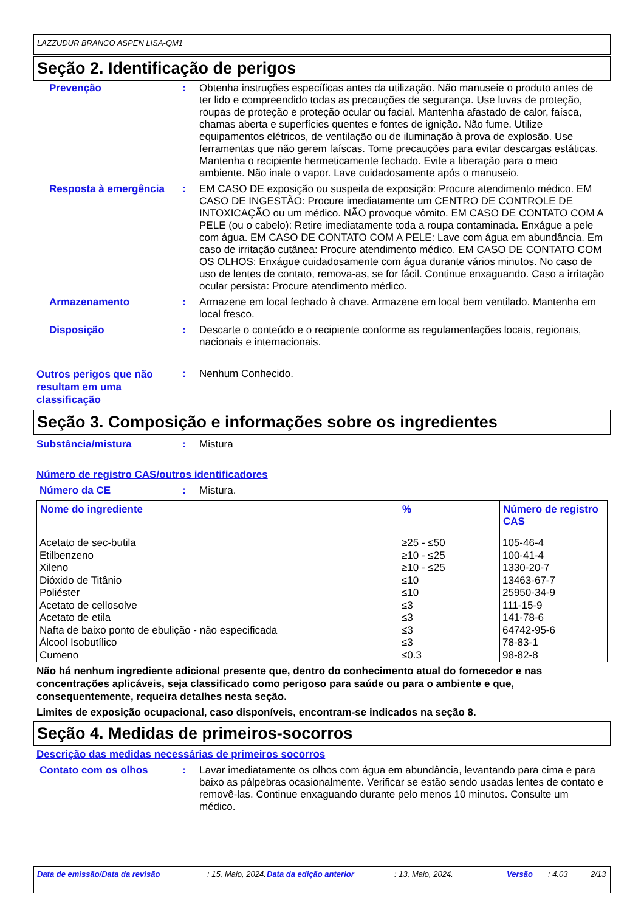LAZZUDUR BRANCO ASPEN LISA-QM1
Seção 2. Identificação de perigos
Prevenção : Obtenha instruções específicas antes da utilização. Não manuseie o produto antes de ter lido e compreendido todas as precauções de segurança. Use luvas de proteção, roupas de proteção e proteção ocular ou facial. Mantenha afastado de calor, faísca, chamas aberta e superfícies quentes e fontes de ignição. Não fume. Utilize equipamentos elétricos, de ventilação ou de iluminação à prova de explosão. Use ferramentas que não gerem faíscas. Tome precauções para evitar descargas estáticas. Mantenha o recipiente hermeticamente fechado. Evite a liberação para o meio ambiente. Não inale o vapor. Lave cuidadosamente após o manuseio.
Resposta à emergência : EM CASO DE exposição ou suspeita de exposição: Procure atendimento médico. EM CASO DE INGESTÃO: Procure imediatamente um CENTRO DE CONTROLE DE INTOXICAÇÃO ou um médico. NÃO provoque vômito. EM CASO DE CONTATO COM A PELE (ou o cabelo): Retire imediatamente toda a roupa contaminada. Enxágue a pele com água. EM CASO DE CONTATO COM A PELE: Lave com água em abundância. Em caso de irritação cutânea: Procure atendimento médico. EM CASO DE CONTATO COM OS OLHOS: Enxágue cuidadosamente com água durante vários minutos. No caso de uso de lentes de contato, remova-as, se for fácil. Continue enxaguando. Caso a irritação ocular persista: Procure atendimento médico.
Armazenamento : Armazene em local fechado à chave. Armazene em local bem ventilado. Mantenha em local fresco.
Disposição : Descarte o conteúdo e o recipiente conforme as regulamentações locais, regionais, nacionais e internacionais.
Outros perigos que não resultam em uma classificação
: Nenhum Conhecido.
Seção 3. Composição e informações sobre os ingredientes
Substância/mistura : Mistura
Número de registro CAS/outros identificadores
Número da CE : Mistura.
| Nome do ingrediente | % | Número de registro CAS |
| --- | --- | --- |
| Acetato de sec-butila | ≥25 - ≤50 | 105-46-4 |
| Etilbenzeno | ≥10 - ≤25 | 100-41-4 |
| Xileno | ≥10 - ≤25 | 1330-20-7 |
| Dióxido de Titânio | ≤10 | 13463-67-7 |
| Poliéster | ≤10 | 25950-34-9 |
| Acetato de cellosolve | ≤3 | 111-15-9 |
| Acetato de etila | ≤3 | 141-78-6 |
| Nafta de baixo ponto de ebulição - não especificada | ≤3 | 64742-95-6 |
| Álcool Isobutílico | ≤3 | 78-83-1 |
| Cumeno | ≤0.3 | 98-82-8 |
Não há nenhum ingrediente adicional presente que, dentro do conhecimento atual do fornecedor e nas concentrações aplicáveis, seja classificado como perigoso para saúde ou para o ambiente e que, consequentemente, requeira detalhes nesta seção.
Limites de exposição ocupacional, caso disponíveis, encontram-se indicados na seção 8.
Seção 4. Medidas de primeiros-socorros
Descrição das medidas necessárias de primeiros socorros
Contato com os olhos : Lavar imediatamente os olhos com água em abundância, levantando para cima e para baixo as pálpebras ocasionalmente. Verificar se estão sendo usadas lentes de contato e removê-las. Continue enxaguando durante pelo menos 10 minutos. Consulte um médico.
Data de emissão/Data da revisão : 15, Maio, 2024.
Data da edição anterior : 13, Maio, 2024. Versão : 4.03 2/13